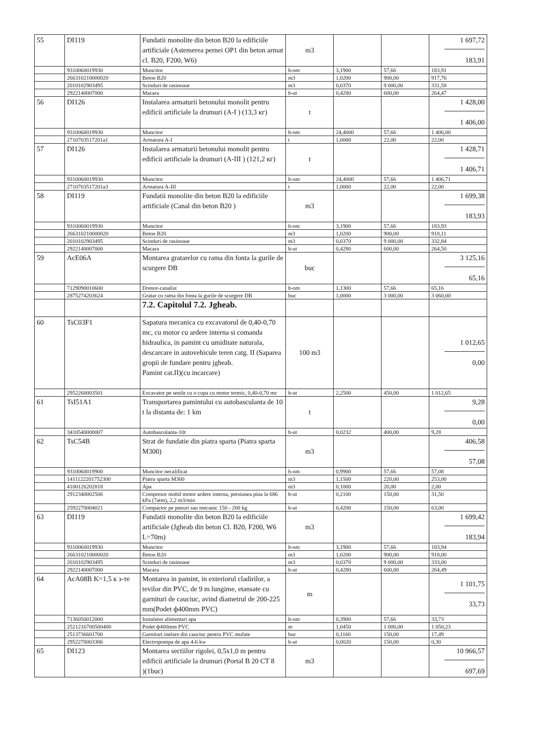| 55 | DI119 | Fundatii monolite din beton B20 la edificiile artificiale (Astemerea pernei OP1 din beton armat cl. B20, F200, W6) | m3 | | | 1 697,72 183,91 |
| | 9310060019930 | Muncitor | h-om | 3,1900 | 57,66 | 183,91 |
| | 266310210000020 | Beton B20 | m3 | 1,0200 | 900,00 | 917,76 |
| | 2010102903495 | Scinduri de rasinoase | m3 | 0,0370 | 9 000,00 | 331,58 |
| | 2922140007000 | Macara | h-ut | 0,4280 | 600,00 | 264,47 |
| 56 | DI126 | Instalarea armaturii betonului monolit pentru edificii artificiale la drumuri (A-I ) (13,3 кг) | t | | | 1 428,00 1 406,00 |
| | 9310060019930 | Muncitor | h-om | 24,4000 | 57,66 | 1 406,00 |
| | 2710703517201a1 | Armatura A-I | t | 1,0000 | 22,00 | 22,00 |
| 57 | DI126 | Instalarea armaturii betonului monolit pentru edificii artificiale la drumuri (A-III ) (121,2 кг) | t | | | 1 428,71 1 406,71 |
| | 9310060019930 | Muncitor | h-om | 24,4000 | 57,66 | 1 406,71 |
| | 2710703517201a3 | Armatura A-III | t | 1,0000 | 22,00 | 22,00 |
| 58 | DI119 | Fundatii monolite din beton B20 la edificiile artificiale (Canal din beton B20 ) | m3 | | | 1 699,38 183,93 |
| | 9310060019930 | Muncitor | h-om | 3,1900 | 57,66 | 183,93 |
| | 266310210000020 | Beton B20 | m3 | 1,0200 | 900,00 | 918,11 |
| | 2010102903495 | Scinduri de rasinoase | m3 | 0,0370 | 9 000,00 | 332,84 |
| | 2922140007000 | Macara | h-ut | 0,4280 | 600,00 | 264,50 |
| 59 | AcE06A | Montarea gratarelor cu rama din fonta la gurile de scurgere DB | buc | | | 3 125,16 65,16 |
| | 7129090010600 | Drenor-canalist | h-om | 1,1300 | 57,66 | 65,16 |
| | 2875274203624 | Gratar cu rama din fonta la gurile de scurgere DB | buc | 1,0000 | 3 000,00 | 3 060,00 |
| | | 7.2. Capitolul 7.2. Jgheab. | | | | |
| 60 | TsC03F1 | Sapatura mecanica cu excavatorul de 0,40-0,70 mc, cu motor cu ardere interna si comanda hidraulica, in pamint cu umiditate naturala, descarcare in autovehicule teren catg. II (Saparea gropii de fundare pentru jgheab. Pamint cat.II)(cu incarcare) | 100 m3 | | | 1 012,65 0,00 |
| | 2952260003501 | Excavator pe senile cu o cupa cu motor termic, 0,40-0,70 mc | h-ut | 2,2500 | 450,00 | 1 012,65 |
| 61 | TsI51A1 | Transportarea pamintului cu autobasculanta de 10 t la distanta de: 1 km | t | | | 9,28 0,00 |
| | 3410540000007 | Autobasculanta-10t | h-ut | 0,0232 | 400,00 | 9,28 |
| 62 | TsC54B | Strat de fundatie din piatra sparta (Piatra sparta M300) | m3 | | | 406,58 57,08 |
| | 9310060019900 | Muncitor necalificat | h-om | 0,9900 | 57,66 | 57,08 |
| | 1411122201752300 | Piatra sparta M300 | m3 | 1,1500 | 220,00 | 253,00 |
| | 4100126202818 | Apa | m3 | 0,1000 | 20,00 | 2,00 |
| | 2912340002506 | Compresor mobil motor ardere interna, presiunea pina la 686 kPa (7atm), 2,2 m3/min | h-ut | 0,2100 | 150,00 | 31,50 |
| | 2592270004021 | Compactor pe pneuri sau mecanic 150 - 200 kg | h-ut | 0,4200 | 150,00 | 63,00 |
| 63 | DI119 | Fundatii monolite din beton B20 la edificiile artificiale (Jgheab din beton Cl. B20, F200, W6 L=70m) | m3 | | | 1 699,42 183,94 |
| | 9310060019930 | Muncitor | h-om | 3,1900 | 57,66 | 183,94 |
| | 266310210000020 | Beton B20 | m3 | 1,0200 | 900,00 | 918,00 |
| | 2010102903495 | Scinduri de rasinoase | m3 | 0,0370 | 9 000,00 | 333,00 |
| | 2922140007000 | Macara | h-ut | 0,4280 | 600,00 | 264,49 |
| 64 | AcA08B K=1,5 к з-те | Montarea in pamint, in exteriorul cladirilor, a tevilor din PVC, de 9 m lungime, etansate cu garnituri de cauciuc, avind diametrul de 200-225 mm(Podet ф400mm PVC) | m | | | 1 101,75 33,73 |
| | 7136050012000 | Instalator alimentari apa | h-om | 0,3900 | 57,66 | 33,73 |
| | 2521216700500400 | Podet ф400mm PVC | m | 1,0450 | 1 000,00 | 1 050,23 |
| | 2513736601700 | Garnituri inelare din cauciuc pentru PVC mufate | buc | 0,1160 | 150,00 | 17,49 |
| | 2952270003306 | Electropompa de apa 4-6 kw | h-ut | 0,0020 | 150,00 | 0,30 |
| 65 | DI123 | Montarea sectiilor rigolei, 0,5x1,0 m pentru edificii artificiale la drumuri (Portal B 20 CT 8 )(1buc) | m3 | | | 10 966,57 697,69 |